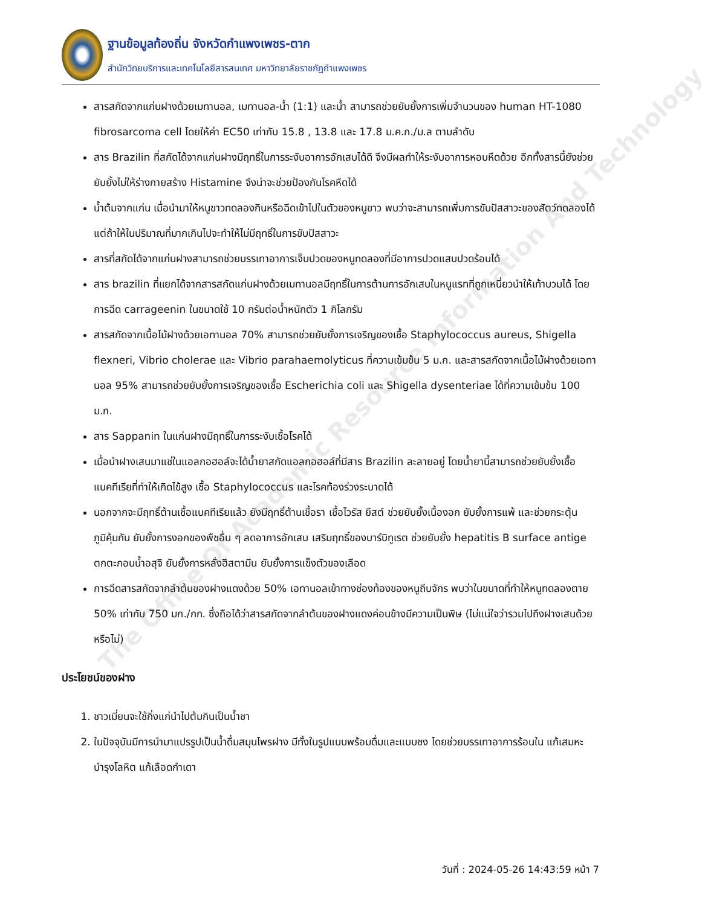ฐานข้อมูลท้องถิ่น จังหวัดกำแพงเพชร-ตาก
สำนักวิทยบริการและเทคโนโลยีสารสนเทศ มหาวิทยาลัยราชภัฏกำแพงเพชร
The Office Of Academic Resource Information And Technology
สารสกัดจากแก่นฝางด้วยเมทานอล, เมทานอล-น้ำ (1:1) และน้ำ สามารถช่วยยับยั้งการเพิ่มจำนวนของ human HT-1080 fibrosarcoma cell โดยให้ค่า EC50 เท่ากับ 15.8 , 13.8 และ 17.8 ม.ค.ก./ม.ล ตามลำดับ
สาร Brazilin ที่สกัดได้จากแก่นฝางมีฤทธิ์ในการระงับอาการอักเสบได้ดี จึงมีผลทำให้ระงับอาการหอบหืดด้วย อีกทั้งสารนี้ยังช่วยยับยั้งไม่ให้ร่างกายสร้าง Histamine จึงน่าจะช่วยป้องกันโรคหืดได้
น้ำต้มจากแก่น เมื่อนำมาให้หนูขาวทดลองกินหรือฉีดเข้าไปในตัวของหนูขาว พบว่าจะสามารถเพิ่มการขับปัสสาวะของสัตว์ทดลองได้ แต่ถ้าให้ในปริมาณที่มากเกินไปจะทำให้ไม่มีฤทธิ์ในการขับปัสสาวะ
สารที่สกัดได้จากแก่นฝางสามารถช่วยบรรเทาอาการเจ็บปวดของหนูทดลองที่มีอาการปวดแสบปวดร้อนได้
สาร brazilin ที่แยกได้จากสารสกัดแก่นฝางด้วยเมทานอลมีฤทธิ์ในการต้านการอักเสบในหนูแรทที่ถูกเหนี่ยวนำให้เท้าบวมได้ โดยการฉีด carrageenin ในขนาดใช้ 10 กรัมต่อน้ำหนักตัว 1 กิโลกรัม
สารสกัดจากเนื้อไม้ฝางด้วยเอทานอล 70% สามารถช่วยยับยั้งการเจริญของเชื้อ Staphylococcus aureus, Shigella flexneri, Vibrio cholerae และ Vibrio parahaemolyticus ที่ความเข้มข้น 5 ม.ก. และสารสกัดจากเนื้อไม้ฝางด้วยเอทานอล 95% สามารถช่วยยับยั้งการเจริญของเชื้อ Escherichia coli และ Shigella dysenteriae ได้ที่ความเข้มข้น 100 ม.ก.
สาร Sappanin ในแก่นฝางมีฤทธิ์ในการระงับเชื้อโรคได้
เมื่อนำฝางเสนมาแช่ในแอลกอฮอล์จะได้น้ำยาสกัดแอลกอฮอล์ที่มีสาร Brazilin ละลายอยู่ โดยน้ำยานี้สามารถช่วยยับยั้งเชื้อแบคทีเรียที่ทำให้เกิดไข้สูง เชื้อ Staphylococcus และโรคท้องร่วงระบาดได้
นอกจากจะมีฤทธิ์ต้านเชื้อแบคทีเรียแล้ว ยังมีฤทธิ์ต้านเชื้อรา เชื้อไวรัส ยีสต์ ช่วยยับยั้งเนื้องอก ยับยั้งการแพ้ และช่วยกระตุ้นภูมิคุ้มกัน ยับยั้งการงอกของพืชอื่น ๆ ลดอาการอักเสบ เสริมฤทธิ์ของบาร์บิทูเรต ช่วยยับยั้ง hepatitis B surface antige ตกตะกอนน้ำอสุจิ ยับยั้งการหลั่งฮีสตามีน ยับยั้งการแข็งตัวของเลือด
การฉีดสารสกัดจากลำต้นของฝางแดงด้วย 50% เอทานอลเข้าทางช่องท้องของหนูถีบจักร พบว่าในขนาดที่ทำให้หนูทดลองตาย 50% เท่ากับ 750 มก./กก. ซึ่งถือได้ว่าสารสกัดจากลำต้นของฝางแดงค่อนข้างมีความเป็นพิษ (ไม่แน่ใจว่ารวมไปถึงฝางเสนด้วยหรือไม่)
ประโยชน์ของฝาง
1. ชาวเมี่ยนจะใช้กิ่งแก่นำไปต้มกินเป็นน้ำชา
2. ในปัจจุบันมีการนำมาแปรรูปเป็นน้ำดื่มสมุนไพรฝาง มีทั้งในรูปแบบพร้อมดื่มและแบบชง โดยช่วยบรรเทาอาการร้อนใน แก้เสมหะ บำรุงโลหิต แก้เลือดกำเดา
วันที่ : 2024-05-26 14:43:59 หน้า 7